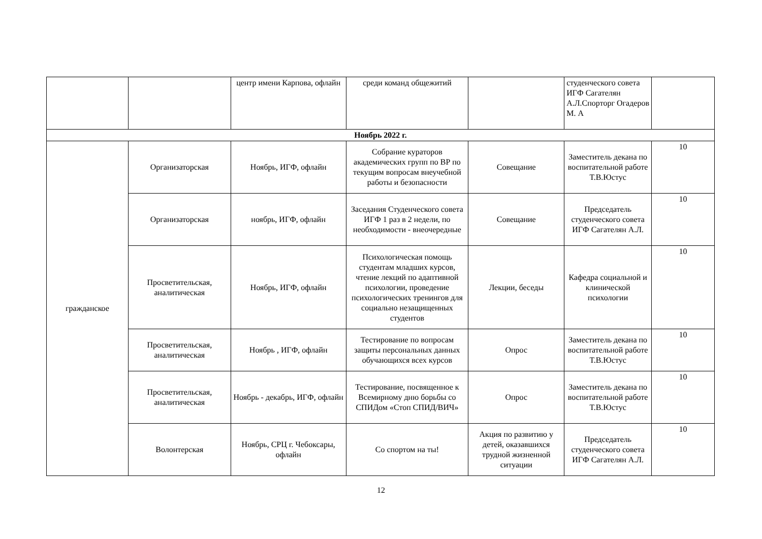| | | центр имени Карпова, офлайн | среди команд общежитий | | студенческого совета ИГФ Сагателян А.Л.Спорторг Огадеров М. А | |
| Ноябрь 2022 г. | | | | | | |
| гражданское | Организаторская | Ноябрь, ИГФ, офлайн | Собрание кураторов академических групп по ВР по текущим вопросам внеучебной работы и безопасности | Совещание | Заместитель декана по воспитательной работе Т.В.Юстус | 10 |
| | Организаторская | ноябрь, ИГФ, офлайн | Заседания Студенческого совета ИГФ 1 раз в 2 недели, по необходимости - внеочередные | Совещание | Председатель студенческого совета ИГФ Сагателян А.Л. | 10 |
| | Просветительская, аналитическая | Ноябрь, ИГФ, офлайн | Психологическая помощь студентам младших курсов, чтение лекций по адаптивной психологии, проведение психологических тренингов для социально незащищенных студентов | Лекции, беседы | Кафедра социальной и клинической психологии | 10 |
| | Просветительская, аналитическая | Ноябрь , ИГФ, офлайн | Тестирование по вопросам защиты персональных данных обучающихся всех курсов | Опрос | Заместитель декана по воспитательной работе Т.В.Юстус | 10 |
| | Просветительская, аналитическая | Ноябрь - декабрь, ИГФ, офлайн | Тестирование, посвященное к Всемирному дню борьбы со СПИДом «Стоп СПИД/ВИЧ» | Опрос | Заместитель декана по воспитательной работе Т.В.Юстус | 10 |
| | Волонтерская | Ноябрь, СРЦ г. Чебоксары, офлайн | Со спортом на ты! | Акция по развитию у детей, оказавшихся трудной жизненной ситуации | Председатель студенческого совета ИГФ Сагателян А.Л. | 10 |
12